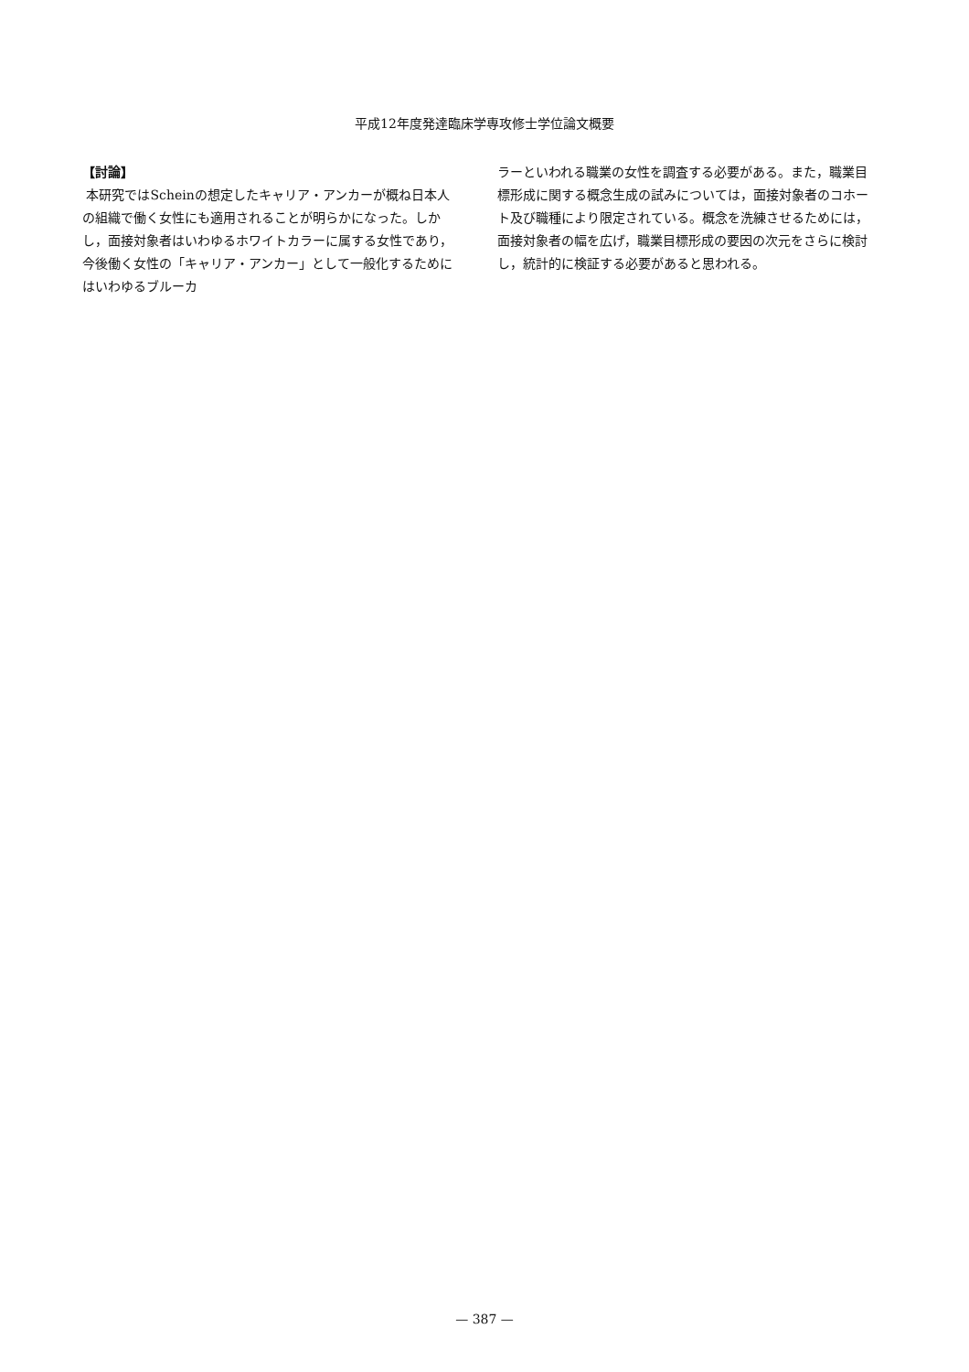平成12年度発達臨床学専攻修士学位論文概要
【討論】
本研究ではScheinの想定したキャリア・アンカーが概ね日本人の組織で働く女性にも適用されることが明らかになった。しかし，面接対象者はいわゆるホワイトカラーに属する女性であり，今後働く女性の「キャリア・アンカー」として一般化するためにはいわゆるブルーカ
ラーといわれる職業の女性を調査する必要がある。また，職業目標形成に関する概念生成の試みについては，面接対象者のコホート及び職種により限定されている。概念を洗練させるためには，面接対象者の幅を広げ，職業目標形成の要因の次元をさらに検討し，統計的に検証する必要があると思われる。
— 387 —